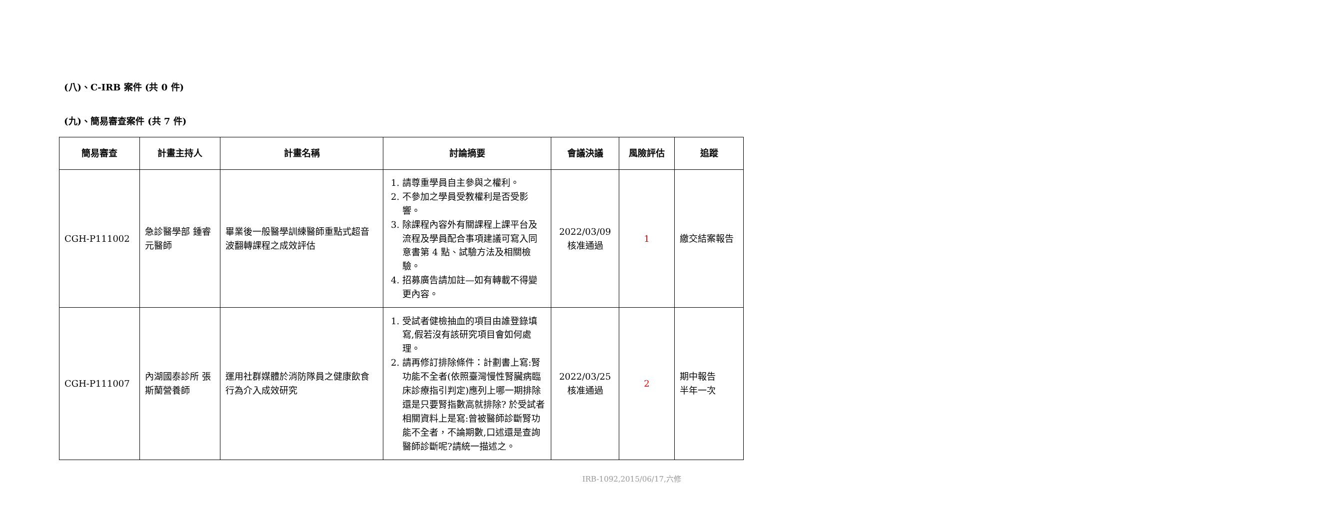(八)、C-IRB 案件 (共 0 件)
(九)、簡易審查案件 (共 7 件)
| 簡易審查 | 計畫主持人 | 計畫名稱 | 討論摘要 | 會議決議 | 風險評估 | 追蹤 |
| --- | --- | --- | --- | --- | --- | --- |
| CGH-P111002 | 急診醫學部 鍾睿元醫師 | 畢業後一般醫學訓練醫師重點式超音波翻轉課程之成效評估 | 1. 請尊重學員自主參與之權利。 2. 不參加之學員受教權利是否受影響。 3. 除課程內容外有關課程上課平台及流程及學員配合事項建議可寫入同意書第 4 點、試驗方法及相關檢驗。 4. 招募廣告請加註—如有轉載不得變更內容。 | 2022/03/09 核准通過 | 1 | 繳交結案報告 |
| CGH-P111007 | 內湖國泰診所 張斯蘭營養師 | 運用社群媒體於消防隊員之健康飲食行為介入成效研究 | 1. 受試者健檢抽血的項目由誰登錄填寫,假若沒有該研究項目會如何處理。 2. 請再修訂排除條件：計劃書上寫:腎功能不全者(依照臺灣慢性腎臟病臨床診療指引判定)應列上哪一期排除還是只要腎指數高就排除? 於受試者相關資料上是寫:曾被醫師診斷腎功能不全者，不論期數,口述還是查詢醫師診斷呢?請統一描述之。 | 2022/03/25 核准通過 | 2 | 期中報告 半年一次 |
IRB-1092,2015/06/17,六修